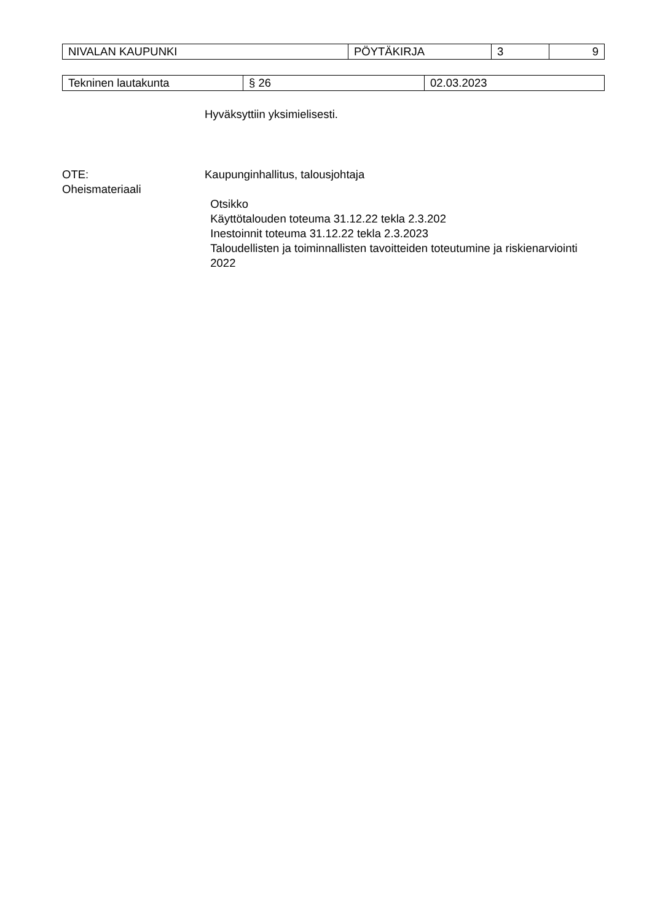| NIVALAN KAUPUNKI | PÖYTÄKIRJA | 3 | 9 |
| Tekninen lautakunta | § 26 | 02.03.2023 |
Hyväksyttiin yksimielisesti.
OTE:
Oheismateriaali
Kaupunginhallitus, talousjohtaja
Otsikko
Käyttötalouden toteuma 31.12.22 tekla 2.3.202
Inestoinnit toteuma 31.12.22 tekla 2.3.2023
Taloudellisten ja toiminnallisten tavoitteiden toteutumine ja riskienarviointi 2022